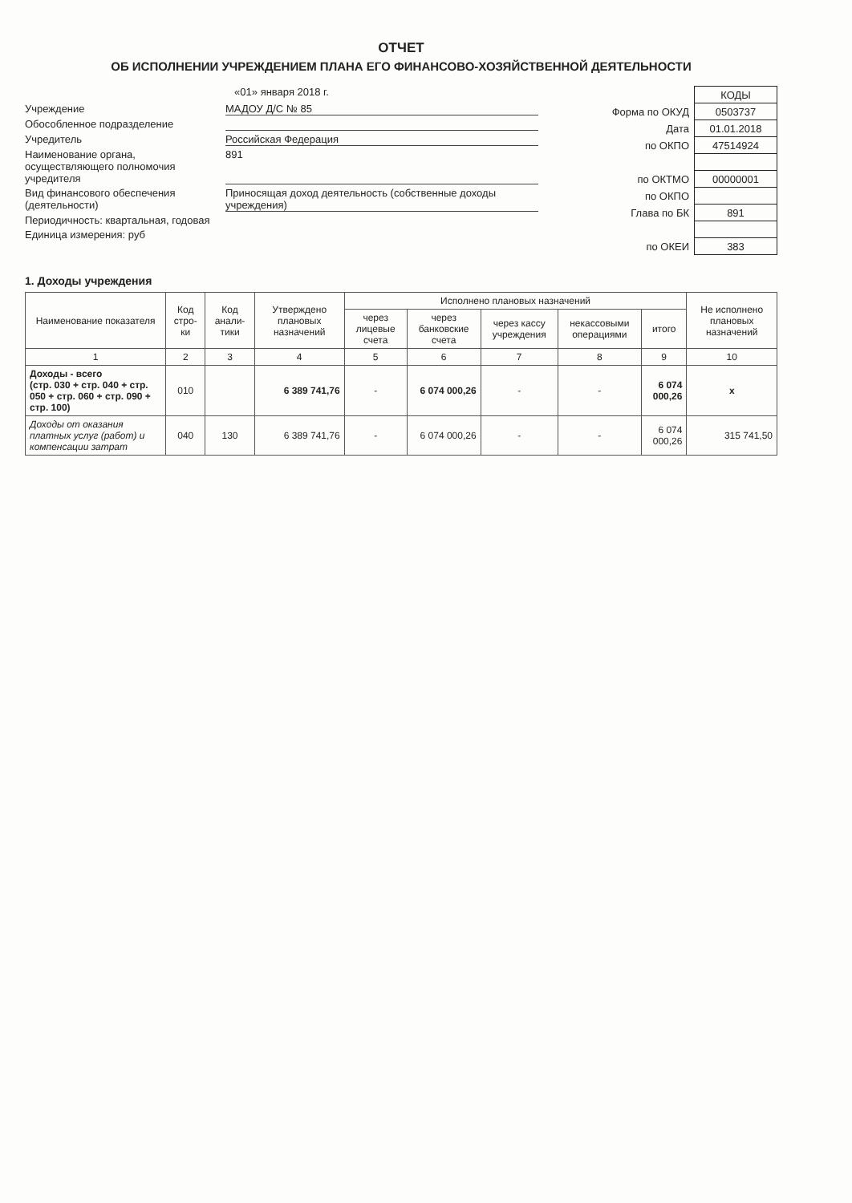ОТЧЕТ
ОБ ИСПОЛНЕНИИ УЧРЕЖДЕНИЕМ ПЛАНА ЕГО ФИНАНСОВО-ХОЗЯЙСТВЕННОЙ ДЕЯТЕЛЬНОСТИ
«01» января 2018 г.
Учреждение МАДОУ Д/С № 85
Обособленное подразделение
Учредитель Российская Федерация
Наименование органа, осуществляющего полномочия учредителя 891
Вид финансового обеспечения (деятельности) Приносящая доход деятельность (собственные доходы учреждения)
Периодичность: квартальная, годовая
Единица измерения: руб
| | КОДЫ |
| Форма по ОКУД | 0503737 |
| Дата | 01.01.2018 |
| по ОКПО | 47514924 |
| по ОКТМО | 00000001 |
| по ОКПО | |
| Глава по БК | 891 |
| по ОКЕИ | 383 |
1. Доходы учреждения
| Наименование показателя | Код стро-ки | Код анали-тики | Утверждено плановых назначений | Исполнено плановых назначений | | | | | Не исполнено плановых назначений |
| --- | --- | --- | --- | --- | --- | --- | --- | --- | --- |
| | | | | через лицевые счета | через банковские счета | через кассу учреждения | некассовыми операциями | итого | |
| 1 | 2 | 3 | 4 | 5 | 6 | 7 | 8 | 9 | 10 |
| Доходы - всего (стр. 030 + стр. 040 + стр. 050 + стр. 060 + стр. 090 + стр. 100) | 010 | | 6 389 741,76 | - | 6 074 000,26 | - | - | 6 074 000,26 | x |
| Доходы от оказания платных услуг (работ) и компенсации затрат | 040 | 130 | 6 389 741,76 | - | 6 074 000,26 | - | - | 6 074 000,26 | 315 741,50 |